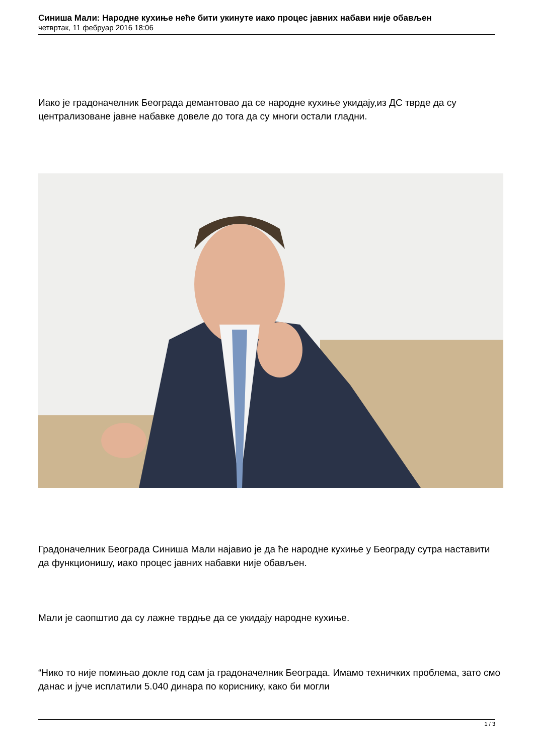Синиша Мали: Народне кухиње неће бити укинуте иако процес јавних набави није обављен
четвртак, 11 фебруар 2016 18:06
Иако је градоначелник Београда демантовао да се народне кухиње укидају,из ДС тврде да су централизоване јавне набавке довеле до тога да су многи остали гладни.
Градоначелник Београда Синиша Мали најавио је да ће народне кухиње у Београду сутра наставити да функционишу, иако процес јавних набавки није обављен.
Мали је саопштио да су лажне тврдње да се укидају народне кухиње.
“Нико то није помињао докле год сам ја градоначелник Београда. Имамо техничких проблема, зато смо данас и јуче исплатили 5.040 динара по кориснику, како би могли
1 / 3